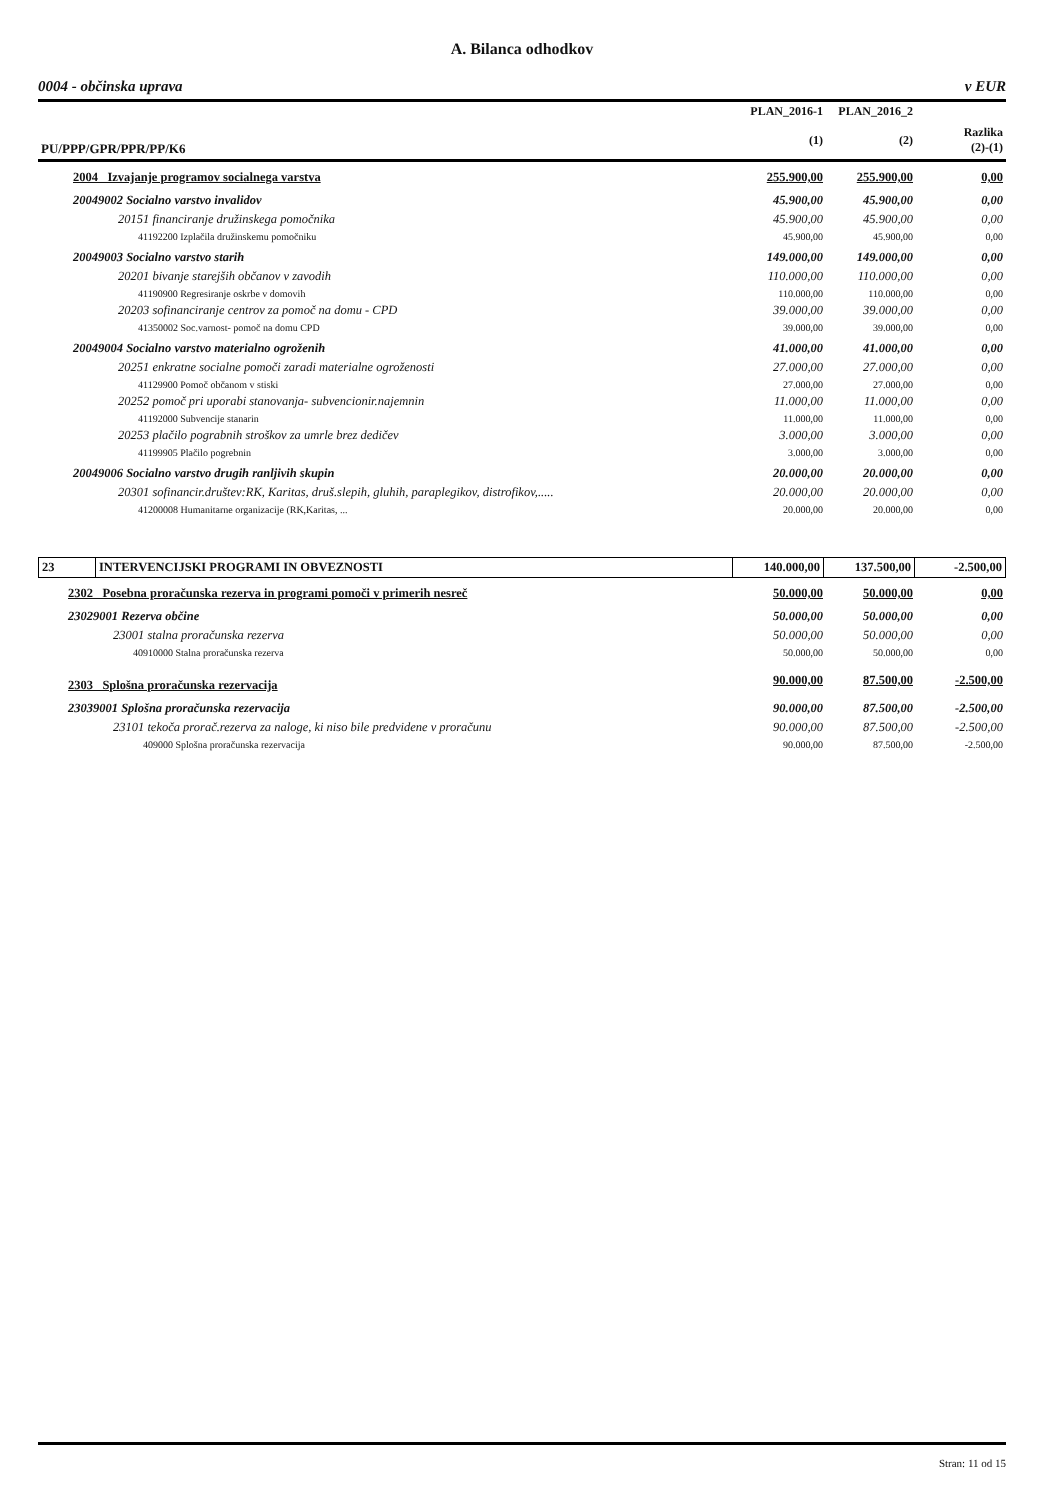A. Bilanca odhodkov
0004 - občinska uprava v EUR
| | PLAN_2016-1 | PLAN_2016_2 | |
| PU/PPP/GPR/PPR/PP/K6 | (1) | (2) | Razlika (2)-(1) |
| 2004 Izvajanje programov socialnega varstva | 255.900,00 | 255.900,00 | 0,00 |
| 20049002 Socialno varstvo invalidov | 45.900,00 | 45.900,00 | 0,00 |
| 20151 financiranje družinskega pomočnika | 45.900,00 | 45.900,00 | 0,00 |
| 41192200 Izplačila družinskemu pomočniku | 45.900,00 | 45.900,00 | 0,00 |
| 20049003 Socialno varstvo starih | 149.000,00 | 149.000,00 | 0,00 |
| 20201 bivanje starejših občanov v zavodih | 110.000,00 | 110.000,00 | 0,00 |
| 41190900 Regresiranje oskrbe v domovih | 110.000,00 | 110.000,00 | 0,00 |
| 20203 sofinanciranje centrov za pomoč na domu - CPD | 39.000,00 | 39.000,00 | 0,00 |
| 41350002 Soc.varnost- pomoč na domu CPD | 39.000,00 | 39.000,00 | 0,00 |
| 20049004 Socialno varstvo materialno ogroženih | 41.000,00 | 41.000,00 | 0,00 |
| 20251 enkratne socialne pomoči zaradi materialne ogroženosti | 27.000,00 | 27.000,00 | 0,00 |
| 41129900 Pomoč občanom v stiski | 27.000,00 | 27.000,00 | 0,00 |
| 20252 pomoč pri uporabi stanovanja- subvencionir.najemnin | 11.000,00 | 11.000,00 | 0,00 |
| 41192000 Subvencije stanarin | 11.000,00 | 11.000,00 | 0,00 |
| 20253 plačilo pograbnih stroškov za umrle brez dedičev | 3.000,00 | 3.000,00 | 0,00 |
| 41199905 Plačilo pogrebnin | 3.000,00 | 3.000,00 | 0,00 |
| 20049006 Socialno varstvo drugih ranljivih skupin | 20.000,00 | 20.000,00 | 0,00 |
| 20301 sofinancir.društev:RK, Karitas, druš.slepih, gluhih, paraplegikov, distrofikov,..... | 20.000,00 | 20.000,00 | 0,00 |
| 41200008 Humanitarne organizacije (RK,Karitas, ... | 20.000,00 | 20.000,00 | 0,00 |
| 23 | INTERVENCIJSKI PROGRAMI IN OBVEZNOSTI | 140.000,00 | 137.500,00 | -2.500,00 |
| 2302 Posebna proračunska rezerva in programi pomoči v primerih nesreč | 50.000,00 | 50.000,00 | 0,00 |
| 23029001 Rezerva občine | 50.000,00 | 50.000,00 | 0,00 |
| 23001 stalna proračunska rezerva | 50.000,00 | 50.000,00 | 0,00 |
| 40910000 Stalna proračunska rezerva | 50.000,00 | 50.000,00 | 0,00 |
| 2303 Splošna proračunska rezervacija | 90.000,00 | 87.500,00 | -2.500,00 |
| 23039001 Splošna proračunska rezervacija | 90.000,00 | 87.500,00 | -2.500,00 |
| 23101 tekoča prorač.rezerva za naloge, ki niso bile predvidene v proračunu | 90.000,00 | 87.500,00 | -2.500,00 |
| 409000 Splošna proračunska rezervacija | 90.000,00 | 87.500,00 | -2.500,00 |
Stran: 11 od 15